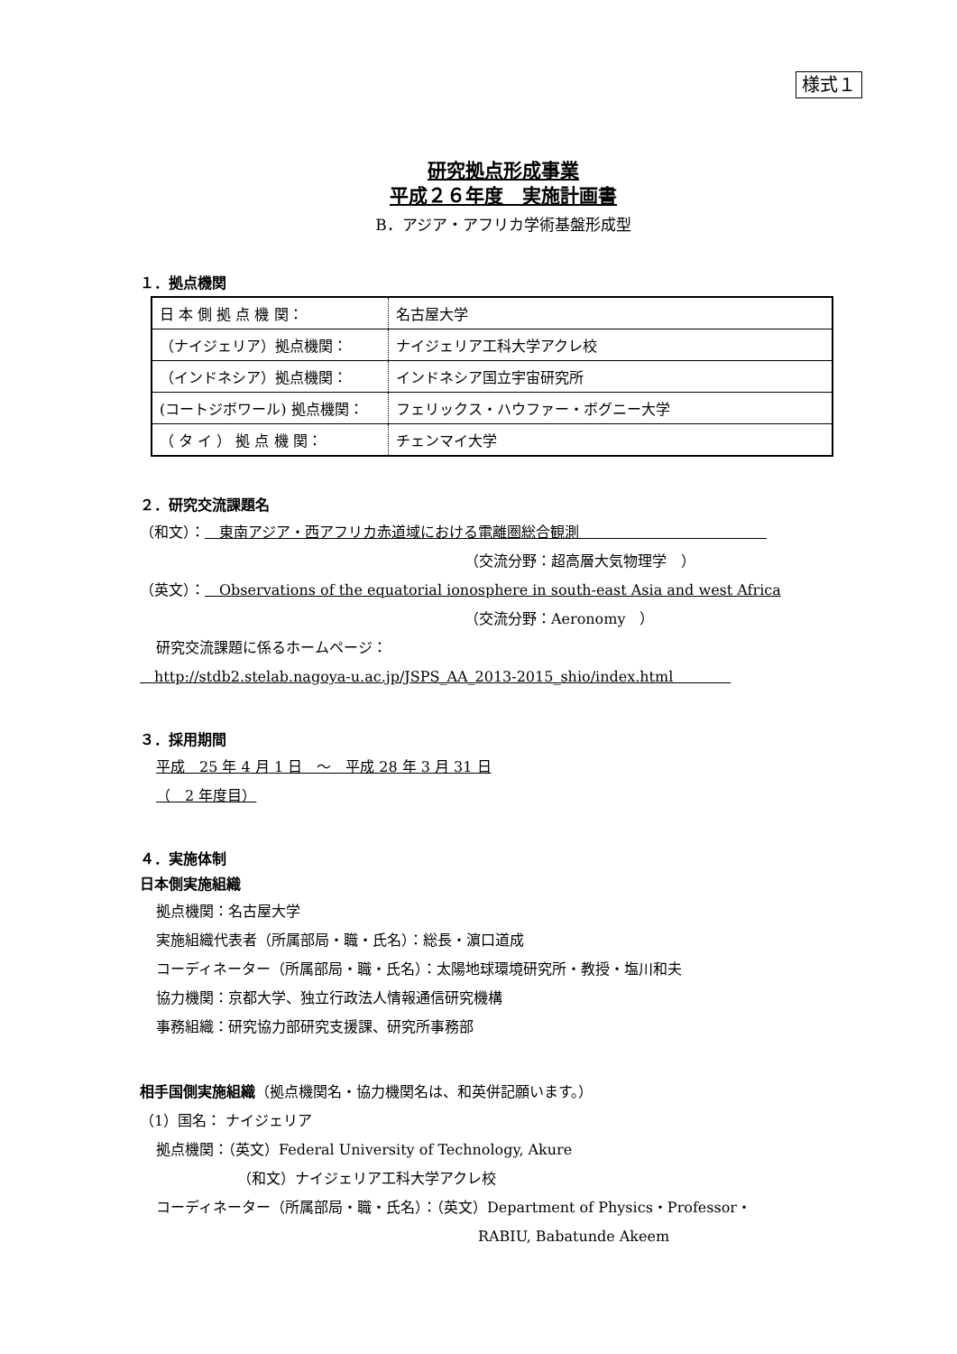様式１
研究拠点形成事業
平成２６年度　実施計画書
B．アジア・アフリカ学術基盤形成型
１．拠点機関
| 日 本 側 拠 点 機 関： | 名古屋大学 |
| （ナイジェリア）拠点機関： | ナイジェリア工科大学アクレ校 |
| （インドネシア）拠点機関： | インドネシア国立宇宙研究所 |
| (コートジボワール) 拠点機関： | フェリックス・ハウファー・ボグニー大学 |
| （ タ イ ） 拠 点 機 関： | チェンマイ大学 |
２．研究交流課題名
（和文）：　東南アジア・西アフリカ赤道域における電離圏総合観測　　　　　　　　　　　　　
（交流分野：超高層大気物理学　）
（英文）：　Observations of the equatorial ionosphere in south-east Asia and west Africa
（交流分野：Aeronomy　）
研究交流課題に係るホームページ：
　http://stdb2.stelab.nagoya-u.ac.jp/JSPS_AA_2013-2015_shio/index.html　　　　
３．採用期間
平成　25 年 4 月 1 日　～　平成 28 年 3 月 31 日
（　2 年度目）
４．実施体制
日本側実施組織
拠点機関：名古屋大学
実施組織代表者（所属部局・職・氏名）：総長・濵口道成
コーディネーター（所属部局・職・氏名）：太陽地球環境研究所・教授・塩川和夫
協力機関：京都大学、独立行政法人情報通信研究機構
事務組織：研究協力部研究支援課、研究所事務部
相手国側実施組織（拠点機関名・協力機関名は、和英併記願います。）
（1）国名： ナイジェリア
拠点機関：（英文）Federal University of Technology, Akure
（和文）ナイジェリア工科大学アクレ校
コーディネーター（所属部局・職・氏名）：（英文）Department of Physics・Professor・
RABIU, Babatunde Akeem